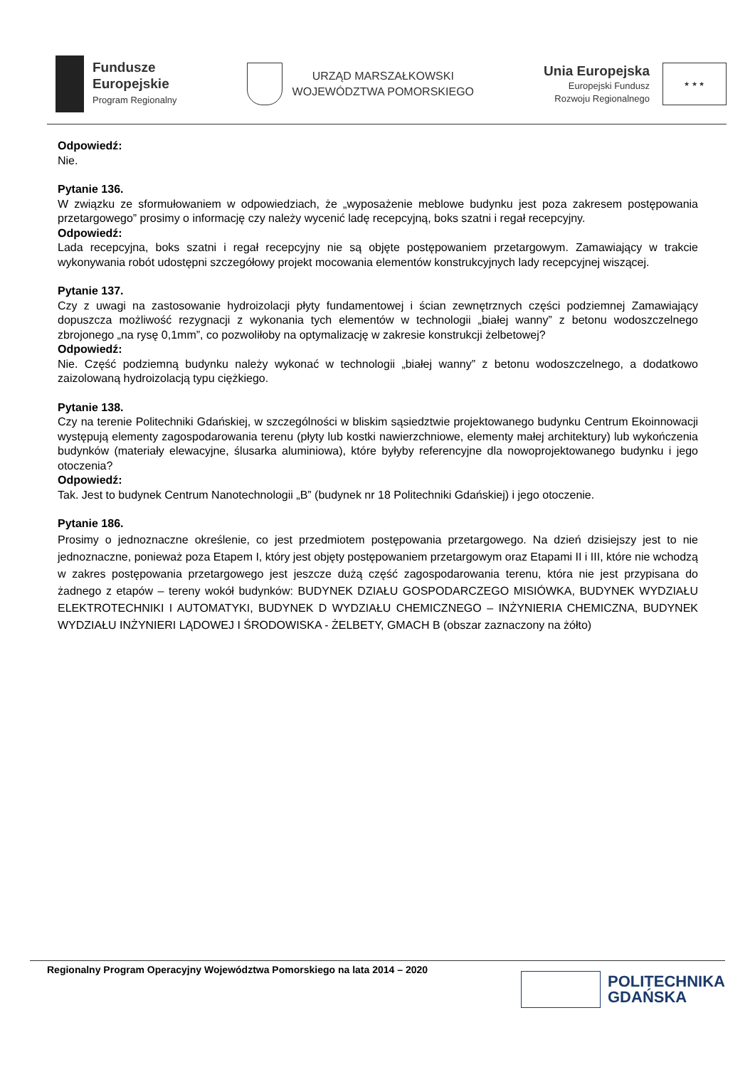Fundusze
Europejskie
Program Regionalny
URZĄD MARSZAŁKOWSKI
WOJEWÓDZTWA POMORSKIEGO
Unia Europejska
Europejski Fundusz
Rozwoju Regionalnego
★ ★ ★
Odpowiedź:
Nie.
Pytanie 136.
W związku ze sformułowaniem w odpowiedziach, że „wyposażenie meblowe budynku jest poza zakresem postępowania przetargowego” prosimy o informację czy należy wycenić ladę recepcyjną, boks szatni i regał recepcyjny.
Odpowiedź:
Lada recepcyjna, boks szatni i regał recepcyjny nie są objęte postępowaniem przetargowym. Zamawiający w trakcie wykonywania robót udostępni szczegółowy projekt mocowania elementów konstrukcyjnych lady recepcyjnej wiszącej.
Pytanie 137.
Czy z uwagi na zastosowanie hydroizolacji płyty fundamentowej i ścian zewnętrznych części podziemnej Zamawiający dopuszcza możliwość rezygnacji z wykonania tych elementów w technologii „białej wanny” z betonu wodoszczelnego zbrojonego „na rysę 0,1mm”, co pozwoliłoby na optymalizację w zakresie konstrukcji żelbetowej?
Odpowiedź:
Nie. Część podziemną budynku należy wykonać w technologii „białej wanny” z betonu wodoszczelnego, a dodatkowo zaizolowaną hydroizolacją typu ciężkiego.
Pytanie 138.
Czy na terenie Politechniki Gdańskiej, w szczególności w bliskim sąsiedztwie projektowanego budynku Centrum Ekoinnowacji występują elementy zagospodarowania terenu (płyty lub kostki nawierzchniowe, elementy małej architektury) lub wykończenia budynków (materiały elewacyjne, ślusarka aluminiowa), które byłyby referencyjne dla nowoprojektowanego budynku i jego otoczenia?
Odpowiedź:
Tak. Jest to budynek Centrum Nanotechnologii „B” (budynek nr 18 Politechniki Gdańskiej) i jego otoczenie.
Pytanie 186.
Prosimy o jednoznaczne określenie, co jest przedmiotem postępowania przetargowego. Na dzień dzisiejszy jest to nie jednoznaczne, ponieważ poza Etapem I, który jest objęty postępowaniem przetargowym oraz Etapami II i III, które nie wchodzą w zakres postępowania przetargowego jest jeszcze dużą część zagospodarowania terenu, która nie jest przypisana do żadnego z etapów – tereny wokół budynków: BUDYNEK DZIAŁU GOSPODARCZEGO MISIÓWKA, BUDYNEK WYDZIAŁU ELEKTROTECHNIKI I AUTOMATYKI, BUDYNEK D WYDZIAŁU CHEMICZNEGO – INŻYNIERIA CHEMICZNA, BUDYNEK WYDZIAŁU INŻYNIERI LĄDOWEJ I ŚRODOWISKA - ŻELBETY, GMACH B (obszar zaznaczony na żółto)
Regionalny Program Operacyjny Województwa Pomorskiego na lata 2014 – 2020
POLITECHNIKA
GDAŃSKA